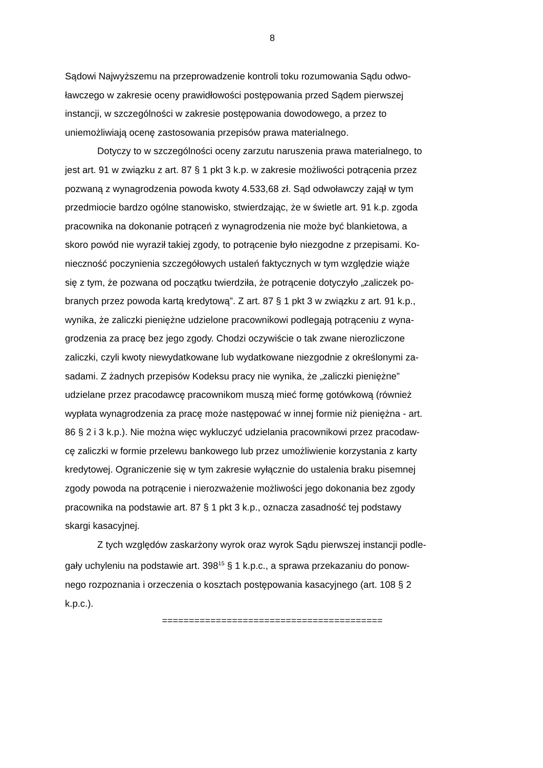8
Sądowi Najwyższemu na przeprowadzenie kontroli toku rozumowania Sądu odwo-
ławczego w zakresie oceny prawidłowości postępowania przed Sądem pierwszej
instancji, w szczególności w zakresie postępowania dowodowego, a przez to
uniemożliwiają ocenę zastosowania przepisów prawa materialnego.
Dotyczy to w szczególności oceny zarzutu naruszenia prawa materialnego, to
jest art. 91 w związku z art. 87 § 1 pkt 3 k.p. w zakresie możliwości potrącenia przez
pozwaną z wynagrodzenia powoda kwoty 4.533,68 zł. Sąd odwoławczy zajął w tym
przedmiocie bardzo ogólne stanowisko, stwierdzając, że w świetle art. 91 k.p. zgoda
pracownika na dokonanie potrąceń z wynagrodzenia nie może być blankietowa, a
skoro powód nie wyraził takiej zgody, to potrącenie było niezgodne z przepisami. Ko-
nieczność poczynienia szczegółowych ustaleń faktycznych w tym względzie wiąże
się z tym, że pozwana od początku twierdziła, że potrącenie dotyczyło „zaliczek po-
branych przez powoda kartą kredytową”. Z art. 87 § 1 pkt 3 w związku z art. 91 k.p.,
wynika, że zaliczki pieniężne udzielone pracownikowi podlegają potrąceniu z wyna-
grodzenia za pracę bez jego zgody. Chodzi oczywiście o tak zwane nierozliczone
zaliczki, czyli kwoty niewydatkowane lub wydatkowane niezgodnie z określonymi za-
sadami. Z żadnych przepisów Kodeksu pracy nie wynika, że „zaliczki pieniężne”
udzielane przez pracodawcę pracownikom muszą mieć formę gotówkową (również
wypłata wynagrodzenia za pracę może następować w innej formie niż pieniężna - art.
86 § 2 i 3 k.p.). Nie można więc wykluczyć udzielania pracownikowi przez pracodaw-
cę zaliczki w formie przelewu bankowego lub przez umożliwienie korzystania z karty
kredytowej. Ograniczenie się w tym zakresie wyłącznie do ustalenia braku pisemnej
zgody powoda na potrącenie i nierozważenie możliwości jego dokonania bez zgody
pracownika na podstawie art. 87 § 1 pkt 3 k.p., oznacza zasadność tej podstawy
skargi kasacyjnej.
Z tych względów zaskarżony wyrok oraz wyrok Sądu pierwszej instancji podle-
gały uchyleniu na podstawie art. 398<sup>15</sup> § 1 k.p.c., a sprawa przekazaniu do ponow-
nego rozpoznania i orzeczenia o kosztach postępowania kasacyjnego (art. 108 § 2
k.p.c.).
=========================================